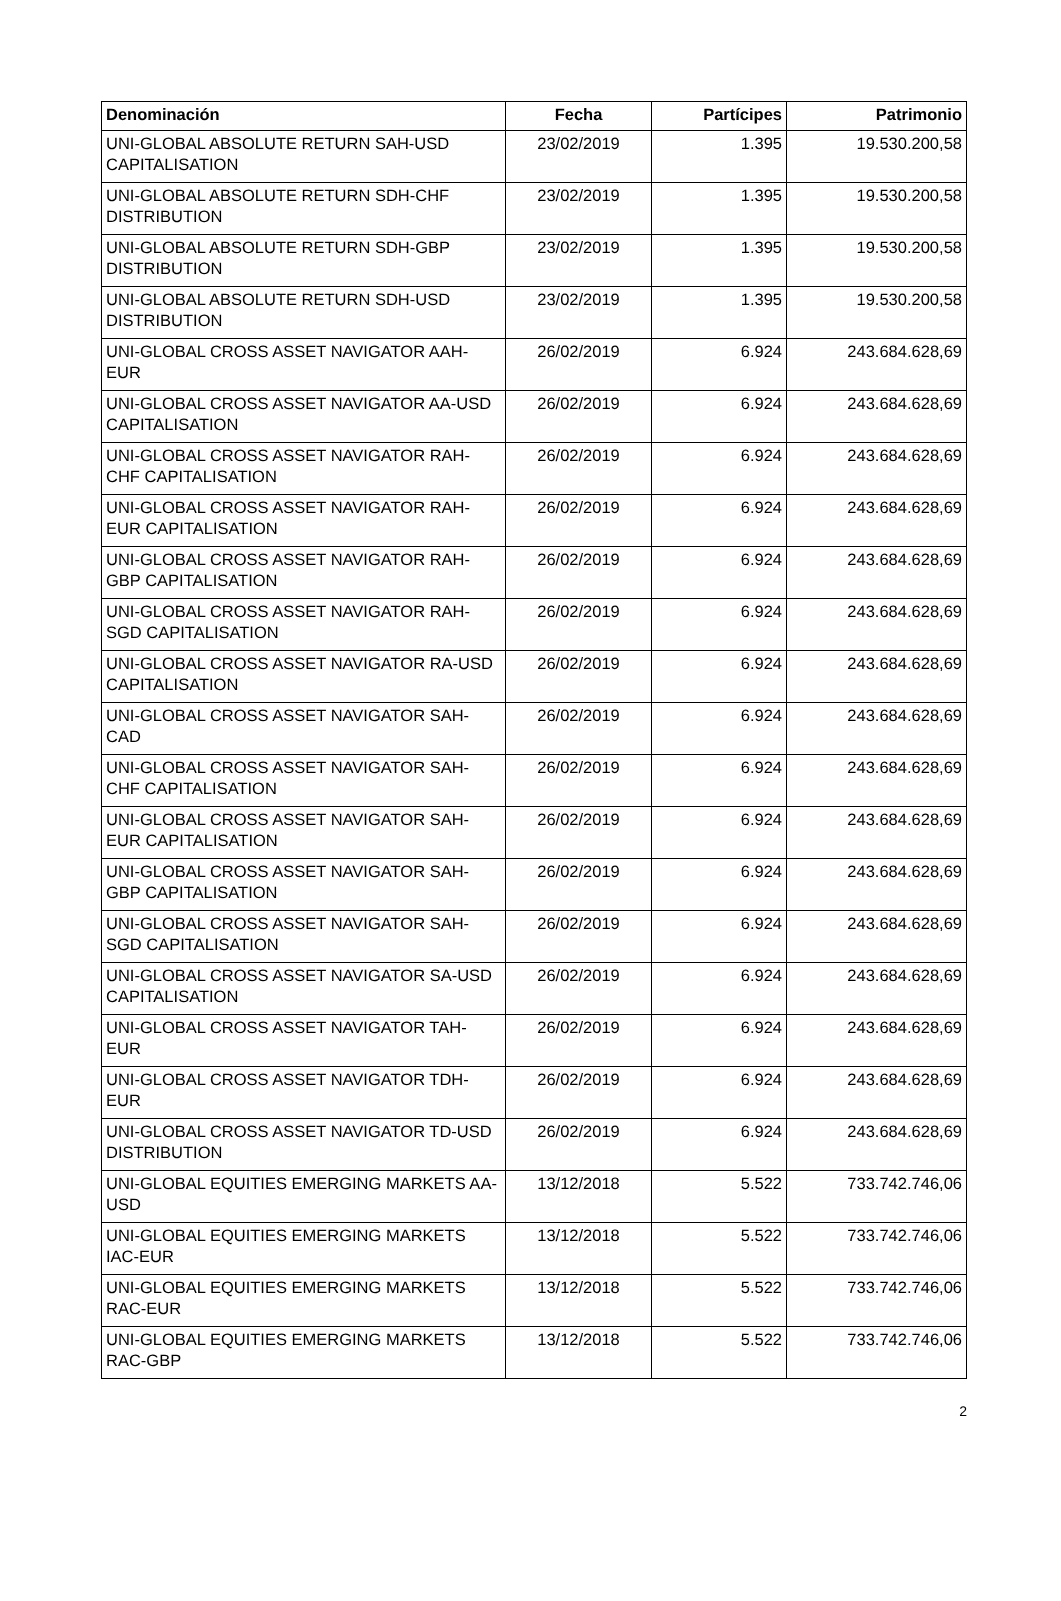| Denominación | Fecha | Partícipes | Patrimonio |
| --- | --- | --- | --- |
| UNI-GLOBAL ABSOLUTE RETURN SAH-USD CAPITALISATION | 23/02/2019 | 1.395 | 19.530.200,58 |
| UNI-GLOBAL ABSOLUTE RETURN SDH-CHF DISTRIBUTION | 23/02/2019 | 1.395 | 19.530.200,58 |
| UNI-GLOBAL ABSOLUTE RETURN SDH-GBP DISTRIBUTION | 23/02/2019 | 1.395 | 19.530.200,58 |
| UNI-GLOBAL ABSOLUTE RETURN SDH-USD DISTRIBUTION | 23/02/2019 | 1.395 | 19.530.200,58 |
| UNI-GLOBAL CROSS ASSET NAVIGATOR AAH-EUR | 26/02/2019 | 6.924 | 243.684.628,69 |
| UNI-GLOBAL CROSS ASSET NAVIGATOR AA-USD CAPITALISATION | 26/02/2019 | 6.924 | 243.684.628,69 |
| UNI-GLOBAL CROSS ASSET NAVIGATOR RAH-CHF CAPITALISATION | 26/02/2019 | 6.924 | 243.684.628,69 |
| UNI-GLOBAL CROSS ASSET NAVIGATOR RAH-EUR CAPITALISATION | 26/02/2019 | 6.924 | 243.684.628,69 |
| UNI-GLOBAL CROSS ASSET NAVIGATOR RAH-GBP CAPITALISATION | 26/02/2019 | 6.924 | 243.684.628,69 |
| UNI-GLOBAL CROSS ASSET NAVIGATOR RAH-SGD CAPITALISATION | 26/02/2019 | 6.924 | 243.684.628,69 |
| UNI-GLOBAL CROSS ASSET NAVIGATOR RA-USD CAPITALISATION | 26/02/2019 | 6.924 | 243.684.628,69 |
| UNI-GLOBAL CROSS ASSET NAVIGATOR SAH-CAD | 26/02/2019 | 6.924 | 243.684.628,69 |
| UNI-GLOBAL CROSS ASSET NAVIGATOR SAH-CHF CAPITALISATION | 26/02/2019 | 6.924 | 243.684.628,69 |
| UNI-GLOBAL CROSS ASSET NAVIGATOR SAH-EUR CAPITALISATION | 26/02/2019 | 6.924 | 243.684.628,69 |
| UNI-GLOBAL CROSS ASSET NAVIGATOR SAH-GBP CAPITALISATION | 26/02/2019 | 6.924 | 243.684.628,69 |
| UNI-GLOBAL CROSS ASSET NAVIGATOR SAH-SGD CAPITALISATION | 26/02/2019 | 6.924 | 243.684.628,69 |
| UNI-GLOBAL CROSS ASSET NAVIGATOR SA-USD CAPITALISATION | 26/02/2019 | 6.924 | 243.684.628,69 |
| UNI-GLOBAL CROSS ASSET NAVIGATOR TAH-EUR | 26/02/2019 | 6.924 | 243.684.628,69 |
| UNI-GLOBAL CROSS ASSET NAVIGATOR TDH-EUR | 26/02/2019 | 6.924 | 243.684.628,69 |
| UNI-GLOBAL CROSS ASSET NAVIGATOR TD-USD DISTRIBUTION | 26/02/2019 | 6.924 | 243.684.628,69 |
| UNI-GLOBAL EQUITIES EMERGING MARKETS AA-USD | 13/12/2018 | 5.522 | 733.742.746,06 |
| UNI-GLOBAL EQUITIES EMERGING MARKETS IAC-EUR | 13/12/2018 | 5.522 | 733.742.746,06 |
| UNI-GLOBAL EQUITIES EMERGING MARKETS RAC-EUR | 13/12/2018 | 5.522 | 733.742.746,06 |
| UNI-GLOBAL EQUITIES EMERGING MARKETS RAC-GBP | 13/12/2018 | 5.522 | 733.742.746,06 |
2